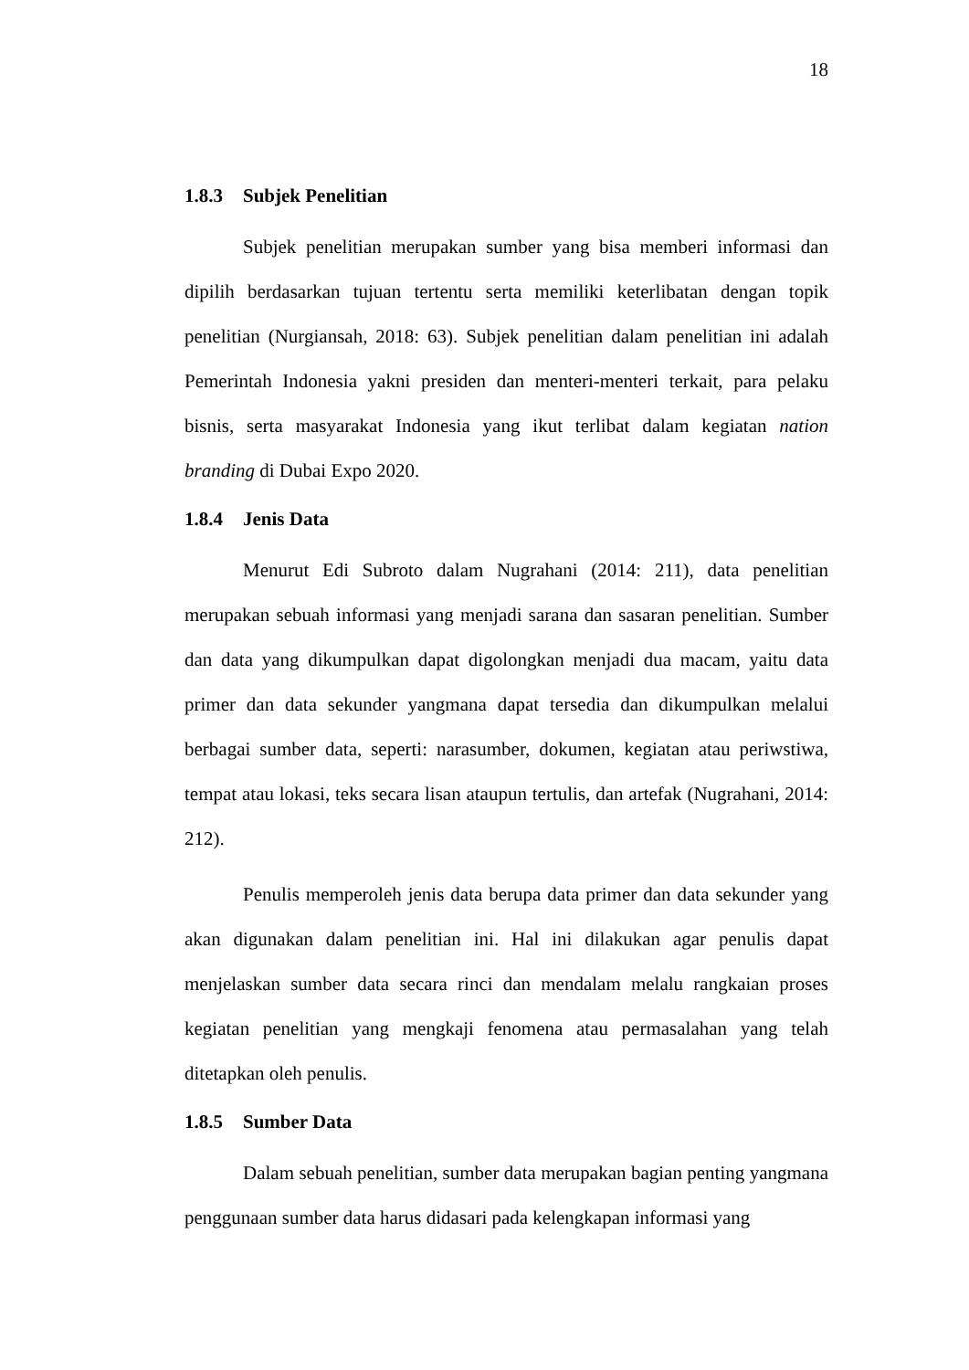18
1.8.3 Subjek Penelitian
Subjek penelitian merupakan sumber yang bisa memberi informasi dan dipilih berdasarkan tujuan tertentu serta memiliki keterlibatan dengan topik penelitian (Nurgiansah, 2018: 63). Subjek penelitian dalam penelitian ini adalah Pemerintah Indonesia yakni presiden dan menteri-menteri terkait, para pelaku bisnis, serta masyarakat Indonesia yang ikut terlibat dalam kegiatan nation branding di Dubai Expo 2020.
1.8.4 Jenis Data
Menurut Edi Subroto dalam Nugrahani (2014: 211), data penelitian merupakan sebuah informasi yang menjadi sarana dan sasaran penelitian. Sumber dan data yang dikumpulkan dapat digolongkan menjadi dua macam, yaitu data primer dan data sekunder yangmana dapat tersedia dan dikumpulkan melalui berbagai sumber data, seperti: narasumber, dokumen, kegiatan atau periwstiwa, tempat atau lokasi, teks secara lisan ataupun tertulis, dan artefak (Nugrahani, 2014: 212).
Penulis memperoleh jenis data berupa data primer dan data sekunder yang akan digunakan dalam penelitian ini. Hal ini dilakukan agar penulis dapat menjelaskan sumber data secara rinci dan mendalam melalu rangkaian proses kegiatan penelitian yang mengkaji fenomena atau permasalahan yang telah ditetapkan oleh penulis.
1.8.5 Sumber Data
Dalam sebuah penelitian, sumber data merupakan bagian penting yangmana penggunaan sumber data harus didasari pada kelengkapan informasi yang